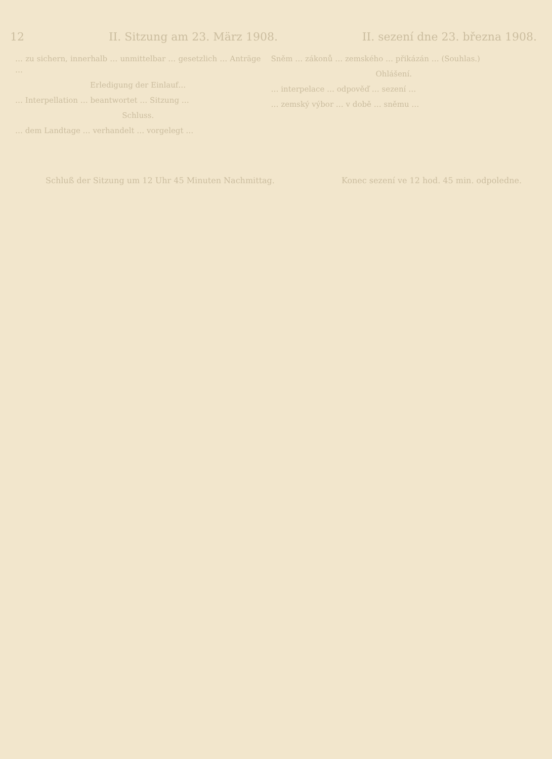12 II. Sitzung am 23. März 1908. II. sezení dne 23. března 1908.
… zu sichern, innerhalb … unmittelbar … gesetzlich … Anträge …
Erledigung der Einlauf…
… Interpellation … beantwortet … Sitzung …
Schluss.
… dem Landtage … verhandelt … vorgelegt …
Sněm … zákonů … zemského … přikázán … (Souhlas.)
Ohlášení.
… interpelace … odpověď … sezení …
… zemský výbor … v době … sněmu …
Schluß der Sitzung um 12 Uhr 45 Minuten Nachmittag. Konec sezení ve 12 hod. 45 min. odpoledne.